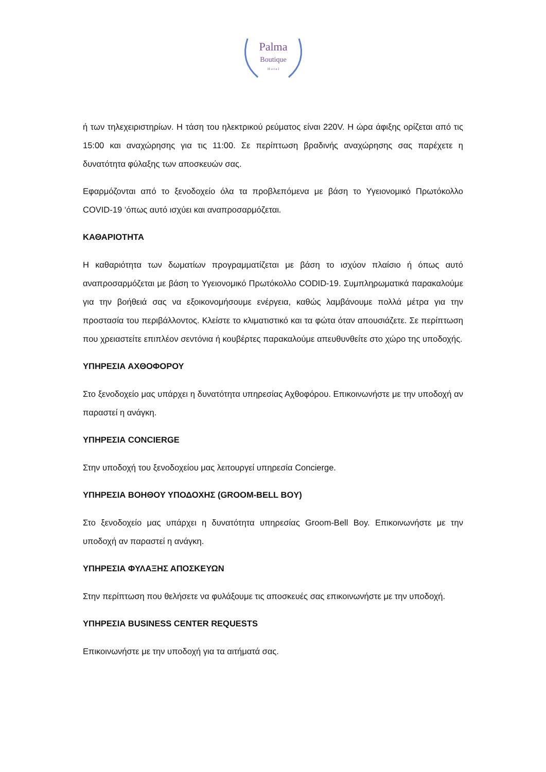Palma
Boutique
H o t e l
ή των τηλεχειριστηρίων. Η τάση του ηλεκτρικού ρεύματος είναι 220V. Η ώρα άφιξης ορίζεται από τις 15:00 και αναχώρησης για τις 11:00. Σε περίπτωση βραδινής αναχώρησης σας παρέχετε η δυνατότητα φύλαξης των αποσκευών σας.
Εφαρμόζονται από το ξενοδοχείο όλα τα προβλεπόμενα με βάση το Υγειονομικό Πρωτόκολλο COVID-19 ‘όπως αυτό ισχύει και αναπροσαρμόζεται.
ΚΑΘΑΡΙΟΤΗΤΑ
Η καθαριότητα των δωματίων προγραμματίζεται με βάση το ισχύον πλαίσιο ή όπως αυτό αναπροσαρμόζεται με βάση το Υγειονομικό Πρωτόκολλο CODID-19. Συμπληρωματικά παρακαλούμε για την βοήθειά σας να εξοικονομήσουμε ενέργεια, καθώς λαμβάνουμε πολλά μέτρα για την προστασία του περιβάλλοντος. Κλείστε το κλιματιστικό και τα φώτα όταν απουσιάζετε. Σε περίπτωση που χρειαστείτε επιπλέον σεντόνια ή κουβέρτες παρακαλούμε απευθυνθείτε στο χώρο της υποδοχής.
ΥΠΗΡΕΣΙΑ ΑΧΘΟΦΟΡΟΥ
Στο ξενοδοχείο μας υπάρχει η δυνατότητα υπηρεσίας Αχθοφόρου. Επικοινωνήστε με την υποδοχή αν παραστεί η ανάγκη.
ΥΠΗΡΕΣΙΑ CONCIERGE
Στην υποδοχή του ξενοδοχείου μας λειτουργεί υπηρεσία Concierge.
ΥΠΗΡΕΣΙΑ ΒΟΗΘΟΥ ΥΠΟΔΟΧΗΣ (GROOM-BELL BOY)
Στο ξενοδοχείο μας υπάρχει η δυνατότητα υπηρεσίας Groom-Bell Boy. Επικοινωνήστε με την υποδοχή αν παραστεί η ανάγκη.
ΥΠΗΡΕΣΙΑ ΦΥΛΑΞΗΣ ΑΠΟΣΚΕΥΩΝ
Στην περίπτωση που θελήσετε να φυλάξουμε τις αποσκευές σας επικοινωνήστε με την υποδοχή.
ΥΠΗΡΕΣΙΑ BUSINESS CENTER REQUESTS
Επικοινωνήστε με την υποδοχή για τα αιτήματά σας.